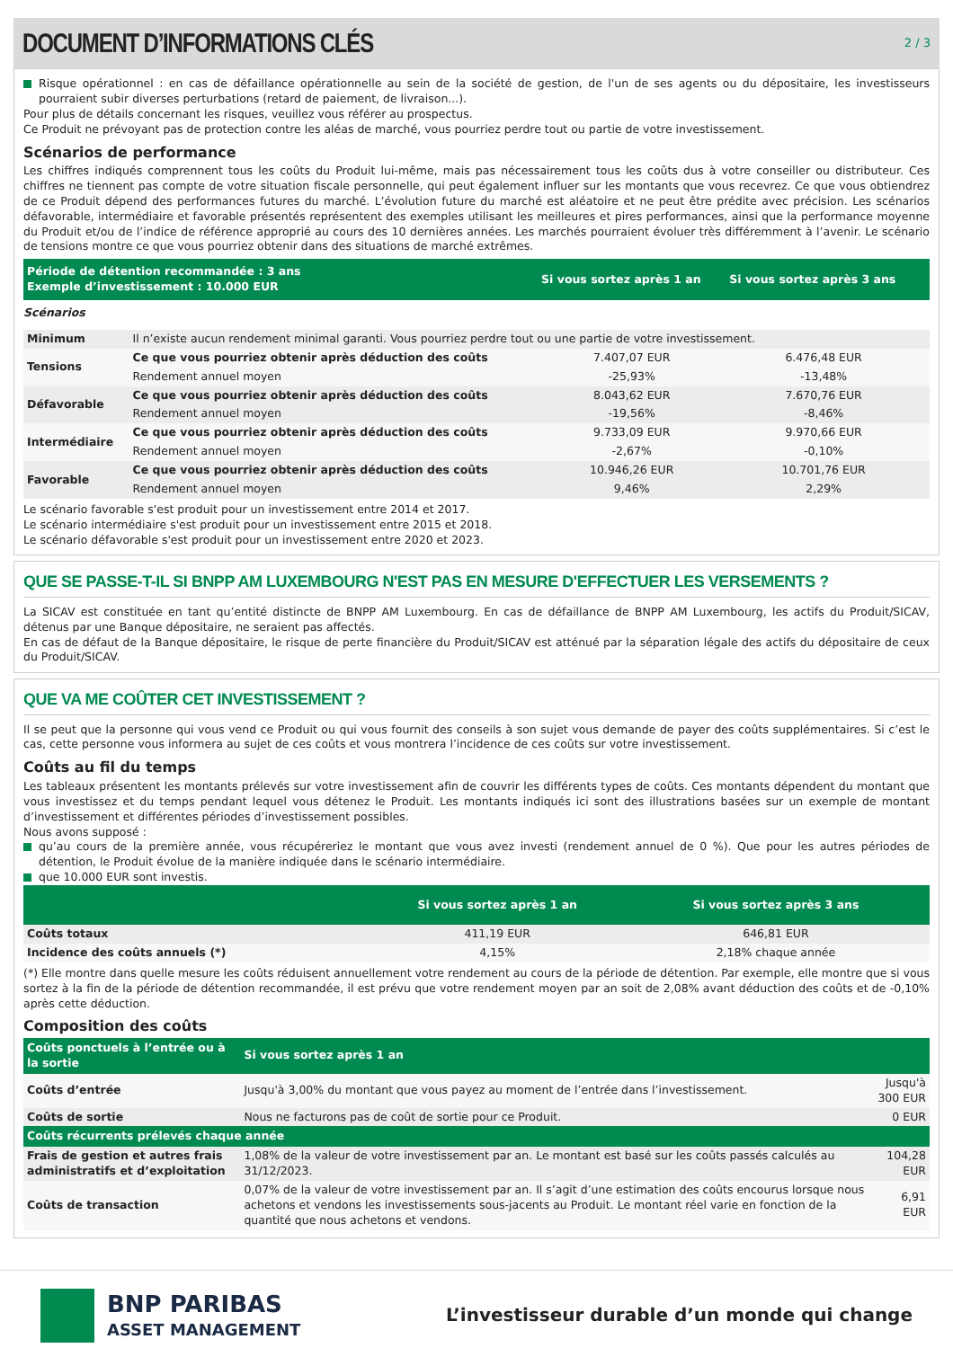DOCUMENT D’INFORMATIONS CLÉS
2 / 3
Risque opérationnel : en cas de défaillance opérationnelle au sein de la société de gestion, de l'un de ses agents ou du dépositaire, les investisseurs pourraient subir diverses perturbations (retard de paiement, de livraison...).
Pour plus de détails concernant les risques, veuillez vous référer au prospectus.
Ce Produit ne prévoyant pas de protection contre les aléas de marché, vous pourriez perdre tout ou partie de votre investissement.
Scénarios de performance
Les chiffres indiqués comprennent tous les coûts du Produit lui-même, mais pas nécessairement tous les coûts dus à votre conseiller ou distributeur. Ces chiffres ne tiennent pas compte de votre situation fiscale personnelle, qui peut également influer sur les montants que vous recevrez. Ce que vous obtiendrez de ce Produit dépend des performances futures du marché. L’évolution future du marché est aléatoire et ne peut être prédite avec précision. Les scénarios défavorable, intermédiaire et favorable présentés représentent des exemples utilisant les meilleures et pires performances, ainsi que la performance moyenne du Produit et/ou de l’indice de référence approprié au cours des 10 dernières années. Les marchés pourraient évoluer très différemment à l’avenir. Le scénario de tensions montre ce que vous pourriez obtenir dans des situations de marché extrêmes.
| Période de détention recommandée : 3 ans Exemple d’investissement : 10.000 EUR | | Si vous sortez après 1 an | Si vous sortez après 3 ans | |
| --- | --- | --- | --- | --- |
| Scénarios | | | | |
| Minimum | Il n’existe aucun rendement minimal garanti. Vous pourriez perdre tout ou une partie de votre investissement. | | | |
| Tensions | Ce que vous pourriez obtenir après déduction des coûts | 7.407,07 EUR | 6.476,48 EUR | |
| | Rendement annuel moyen | -25,93% | -13,48% | |
| Défavorable | Ce que vous pourriez obtenir après déduction des coûts | 8.043,62 EUR | 7.670,76 EUR | |
| | Rendement annuel moyen | -19,56% | -8,46% | |
| Intermédiaire | Ce que vous pourriez obtenir après déduction des coûts | 9.733,09 EUR | 9.970,66 EUR | |
| | Rendement annuel moyen | -2,67% | -0,10% | |
| Favorable | Ce que vous pourriez obtenir après déduction des coûts | 10.946,26 EUR | 10.701,76 EUR | |
| | Rendement annuel moyen | 9,46% | 2,29% | |
Le scénario favorable s'est produit pour un investissement entre 2014 et 2017.
Le scénario intermédiaire s'est produit pour un investissement entre 2015 et 2018.
Le scénario défavorable s'est produit pour un investissement entre 2020 et 2023.
QUE SE PASSE-T-IL SI BNPP AM LUXEMBOURG N'EST PAS EN MESURE D'EFFECTUER LES VERSEMENTS ?
La SICAV est constituée en tant qu’entité distincte de BNPP AM Luxembourg. En cas de défaillance de BNPP AM Luxembourg, les actifs du Produit/SICAV, détenus par une Banque dépositaire, ne seraient pas affectés.
En cas de défaut de la Banque dépositaire, le risque de perte financière du Produit/SICAV est atténué par la séparation légale des actifs du dépositaire de ceux du Produit/SICAV.
QUE VA ME COÛTER CET INVESTISSEMENT ?
Il se peut que la personne qui vous vend ce Produit ou qui vous fournit des conseils à son sujet vous demande de payer des coûts supplémentaires. Si c’est le cas, cette personne vous informera au sujet de ces coûts et vous montrera l’incidence de ces coûts sur votre investissement.
Coûts au fil du temps
Les tableaux présentent les montants prélevés sur votre investissement afin de couvrir les différents types de coûts. Ces montants dépendent du montant que vous investissez et du temps pendant lequel vous détenez le Produit. Les montants indiqués ici sont des illustrations basées sur un exemple de montant d’investissement et différentes périodes d’investissement possibles.
Nous avons supposé :
qu’au cours de la première année, vous récupéreriez le montant que vous avez investi (rendement annuel de 0 %). Que pour les autres périodes de détention, le Produit évolue de la manière indiquée dans le scénario intermédiaire.
que 10.000 EUR sont investis.
| | Si vous sortez après 1 an | Si vous sortez après 3 ans | |
| --- | --- | --- | --- |
| Coûts totaux | 411,19 EUR | 646,81 EUR | |
| Incidence des coûts annuels (*) | 4,15% | 2,18% chaque année | |
(*) Elle montre dans quelle mesure les coûts réduisent annuellement votre rendement au cours de la période de détention. Par exemple, elle montre que si vous sortez à la fin de la période de détention recommandée, il est prévu que votre rendement moyen par an soit de 2,08% avant déduction des coûts et de -0,10% après cette déduction.
Composition des coûts
| Coûts ponctuels à l’entrée ou à la sortie | Si vous sortez après 1 an | |
| --- | --- | --- |
| Coûts d’entrée | Jusqu'à 3,00% du montant que vous payez au moment de l’entrée dans l’investissement. | Jusqu'à 300 EUR |
| Coûts de sortie | Nous ne facturons pas de coût de sortie pour ce Produit. | 0 EUR |
| Coûts récurrents prélevés chaque année | | |
| Frais de gestion et autres frais administratifs et d’exploitation | 1,08% de la valeur de votre investissement par an. Le montant est basé sur les coûts passés calculés au 31/12/2023. | 104,28 EUR |
| Coûts de transaction | 0,07% de la valeur de votre investissement par an. Il s’agit d’une estimation des coûts encourus lorsque nous achetons et vendons les investissements sous-jacents au Produit. Le montant réel varie en fonction de la quantité que nous achetons et vendons. | 6,91 EUR |
BNP PARIBAS
ASSET MANAGEMENT
L’investisseur durable d’un monde qui change